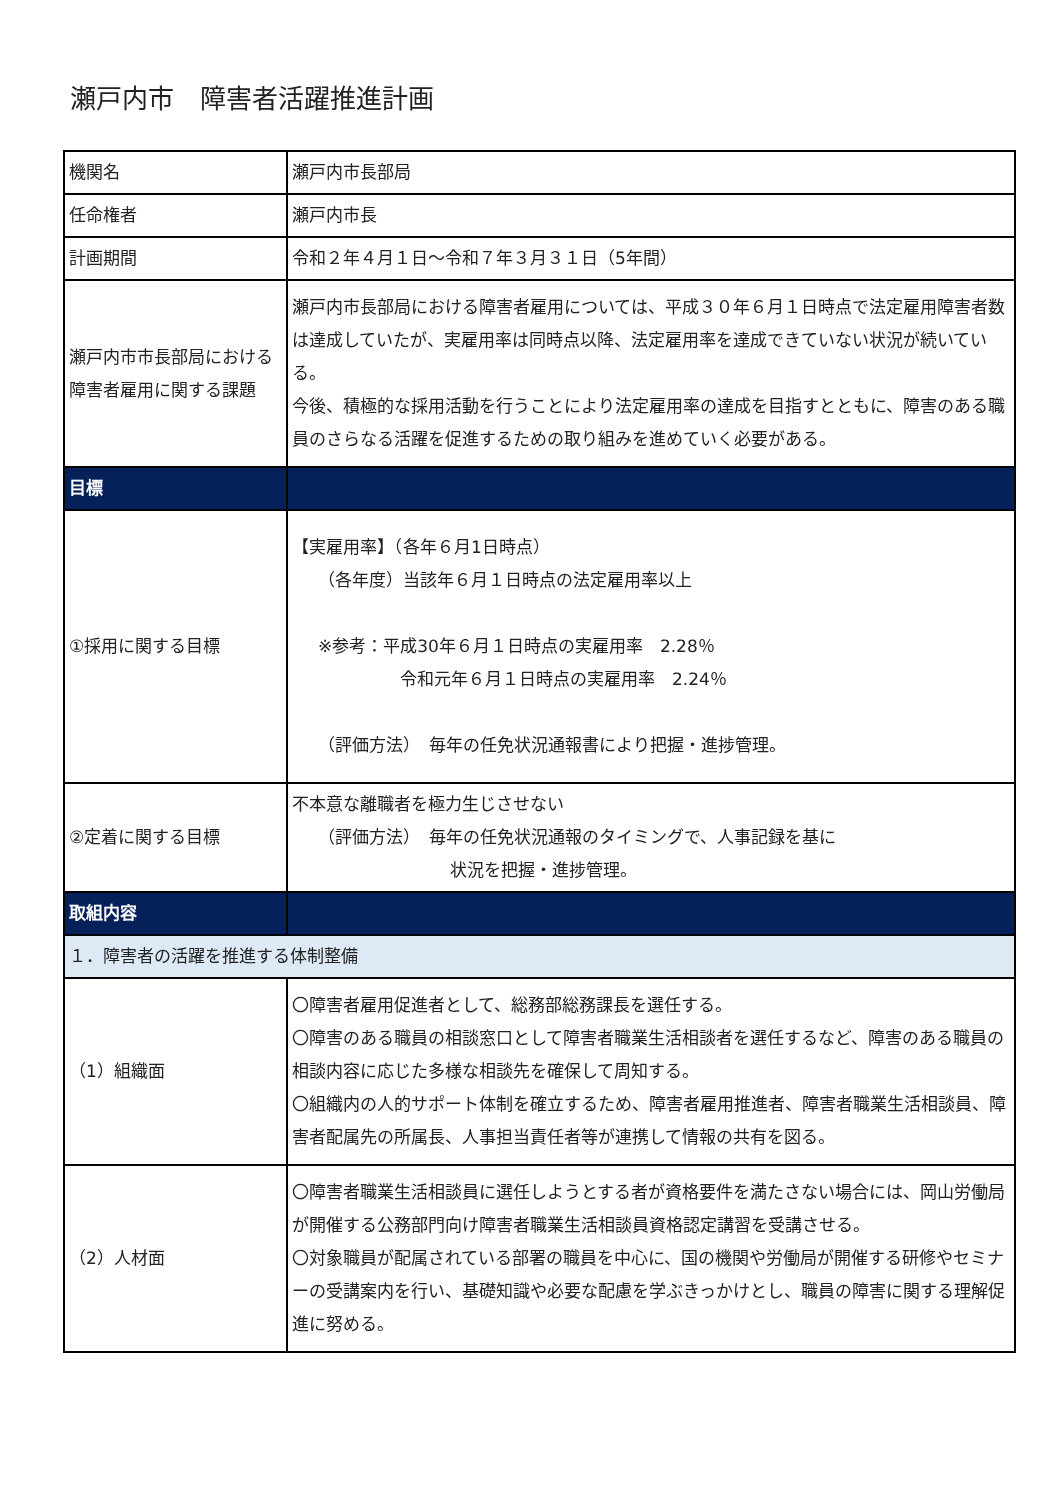瀬戸内市　障害者活躍推進計画
| 機関名 | 瀬戸内市長部局 |
| 任命権者 | 瀬戸内市長 |
| 計画期間 | 令和２年４月１日～令和７年３月３１日（5年間） |
| 瀬戸内市市長部局における障害者雇用に関する課題 | 瀬戸内市長部局における障害者雇用については、平成３０年６月１日時点で法定雇用障害者数は達成していたが、実雇用率は同時点以降、法定雇用率を達成できていない状況が続いている。 今後、積極的な採用活動を行うことにより法定雇用率の達成を目指すとともに、障害のある職員のさらなる活躍を促進するための取り組みを進めていく必要がある。 |
| 目標 | |
| ①採用に関する目標 | 【実雇用率】（各年６月1日時点） （各年度）当該年６月１日時点の法定雇用率以上 ※参考：平成30年６月１日時点の実雇用率 2.28％ 令和元年６月１日時点の実雇用率 2.24％ （評価方法） 毎年の任免状況通報書により把握・進捗管理。 |
| ②定着に関する目標 | 不本意な離職者を極力生じさせない （評価方法） 毎年の任免状況通報のタイミングで、人事記録を基に 状況を把握・進捗管理。 |
| 取組内容 | |
| １．障害者の活躍を推進する体制整備 | |
| （1）組織面 | 〇障害者雇用促進者として、総務部総務課長を選任する。 〇障害のある職員の相談窓口として障害者職業生活相談者を選任するなど、障害のある職員の相談内容に応じた多様な相談先を確保して周知する。 〇組織内の人的サポート体制を確立するため、障害者雇用推進者、障害者職業生活相談員、障害者配属先の所属長、人事担当責任者等が連携して情報の共有を図る。 |
| （2）人材面 | 〇障害者職業生活相談員に選任しようとする者が資格要件を満たさない場合には、岡山労働局が開催する公務部門向け障害者職業生活相談員資格認定講習を受講させる。 〇対象職員が配属されている部署の職員を中心に、国の機関や労働局が開催する研修やセミナーの受講案内を行い、基礎知識や必要な配慮を学ぶきっかけとし、職員の障害に関する理解促進に努める。 |